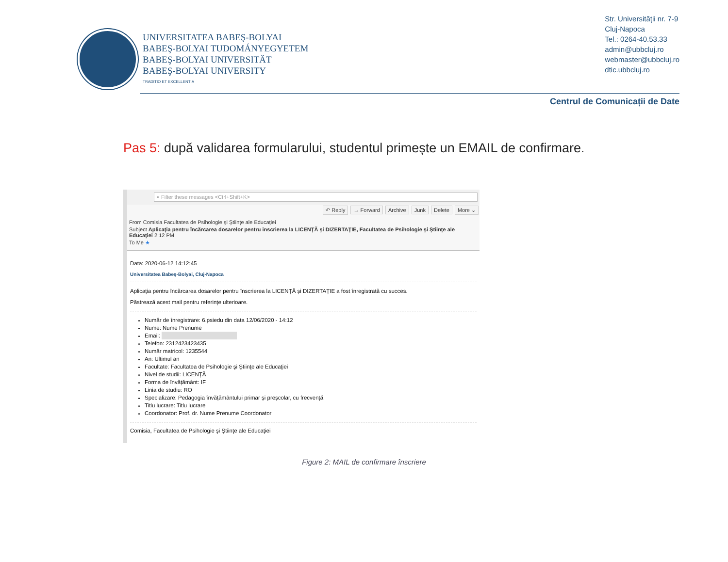UNIVERSITATEA BABEŞ-BOLYAI
BABEŞ-BOLYAI TUDOMÁNYEGYETEM
BABEŞ-BOLYAI UNIVERSITÄT
BABEŞ-BOLYAI UNIVERSITY
TRADITIO ET EXCELLENTIA
Str. Universității nr. 7-9
Cluj-Napoca
Tel.: 0264-40.53.33
admin@ubbcluj.ro
webmaster@ubbcluj.ro
dtic.ubbcluj.ro
Centrul de Comunicații de Date
Pas 5: după validarea formularului, studentul primește un EMAIL de confirmare.
⌕ Filter these messages <Ctrl+Shift+K>
↶ Reply → Forward Archive Junk Delete More ⌄
From Comisia Facultatea de Psihologie şi Ştiinţe ale Educaţiei
Subject Aplicaţia pentru încărcarea dosarelor pentru inscrierea la LICENŢĂ şi DIZERTAŢIE, Facultatea de Psihologie şi Ştiinţe ale Educaţiei 2:12 PM
To Me ★
Data: 2020-06-12 14:12:45
Universitatea Babeş-Bolyai, Cluj-Napoca
Aplicația pentru încărcarea dosarelor pentru înscrierea la LICENȚĂ și DIZERTAȚIE a fost înregistrată cu succes.
Păstrează acest mail pentru referințe ulterioare.
Număr de înregistrare: 6.psiedu din data 12/06/2020 - 14:12
Nume: Nume Prenume
Email:
Telefon: 2312423423435
Număr matricol: 1235544
An: Ultimul an
Facultate: Facultatea de Psihologie şi Ştiinţe ale Educaţiei
Nivel de studii: LICENȚĂ
Forma de învățământ: IF
Linia de studiu: RO
Specializare: Pedagogia învățământului primar și preșcolar, cu frecvență
Titlu lucrare: Titlu lucrare
Coordonator: Prof. dr. Nume Prenume Coordonator
Comisia, Facultatea de Psihologie şi Ştiinţe ale Educaţiei
Figure 2: MAIL de confirmare înscriere